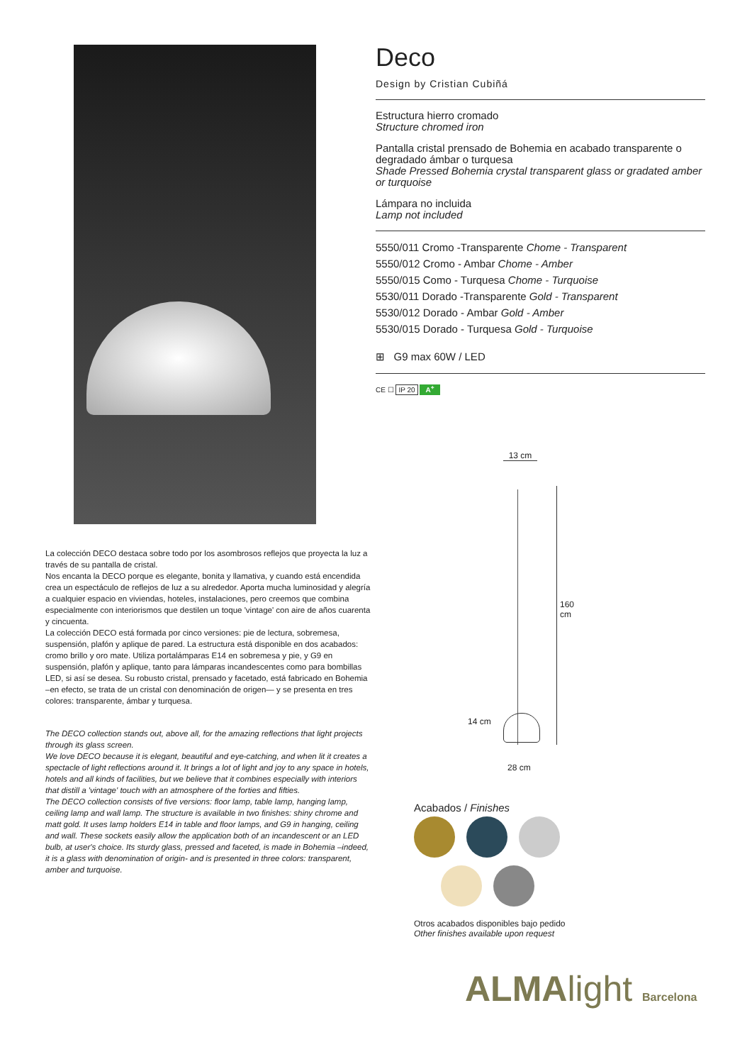Deco
Design by Cristian Cubiñá
Estructura hierro cromado
Structure chromed iron
Pantalla cristal prensado de Bohemia en acabado transparente o degradado ámbar o turquesa
Shade Pressed Bohemia crystal transparent glass or gradated amber or turquoise
Lámpara no incluida
Lamp not included
5550/011 Cromo -Transparente Chome - Transparent
5550/012 Cromo - Ambar Chome - Amber
5550/015 Como - Turquesa Chome - Turquoise
5530/011 Dorado -Transparente Gold - Transparent
5530/012 Dorado - Ambar Gold - Amber
5530/015 Dorado - Turquesa Gold - Turquoise
⊞ G9 max 60W / LED
CE ☐ IP 20 A<sup>+</sup>
13 cm
160 cm
14 cm
28 cm
La colección DECO destaca sobre todo por los asombrosos reflejos que proyecta la luz a través de su pantalla de cristal.
Nos encanta la DECO porque es elegante, bonita y llamativa, y cuando está encendida crea un espectáculo de reflejos de luz a su alrededor. Aporta mucha luminosidad y alegría a cualquier espacio en viviendas, hoteles, instalaciones, pero creemos que combina especialmente con interiorismos que destilen un toque 'vintage' con aire de años cuarenta y cincuenta.
La colección DECO está formada por cinco versiones: pie de lectura, sobremesa, suspensión, plafón y aplique de pared. La estructura está disponible en dos acabados: cromo brillo y oro mate. Utiliza portalámparas E14 en sobremesa y pie, y G9 en suspensión, plafón y aplique, tanto para lámparas incandescentes como para bombillas LED, si así se desea. Su robusto cristal, prensado y facetado, está fabricado en Bohemia –en efecto, se trata de un cristal con denominación de origen— y se presenta en tres colores: transparente, ámbar y turquesa.
The DECO collection stands out, above all, for the amazing reflections that light projects through its glass screen.
We love DECO because it is elegant, beautiful and eye-catching, and when lit it creates a spectacle of light reflections around it. It brings a lot of light and joy to any space in hotels, hotels and all kinds of facilities, but we believe that it combines especially with interiors that distill a 'vintage' touch with an atmosphere of the forties and fifties.
The DECO collection consists of five versions: floor lamp, table lamp, hanging lamp, ceiling lamp and wall lamp. The structure is available in two finishes: shiny chrome and matt gold. It uses lamp holders E14 in table and floor lamps, and G9 in hanging, ceiling and wall. These sockets easily allow the application both of an incandescent or an LED bulb, at user's choice. Its sturdy glass, pressed and faceted, is made in Bohemia –indeed, it is a glass with denomination of origin- and is presented in three colors: transparent, amber and turquoise.
Acabados / Finishes
Otros acabados disponibles bajo pedido
Other finishes available upon request
ALMAlight Barcelona